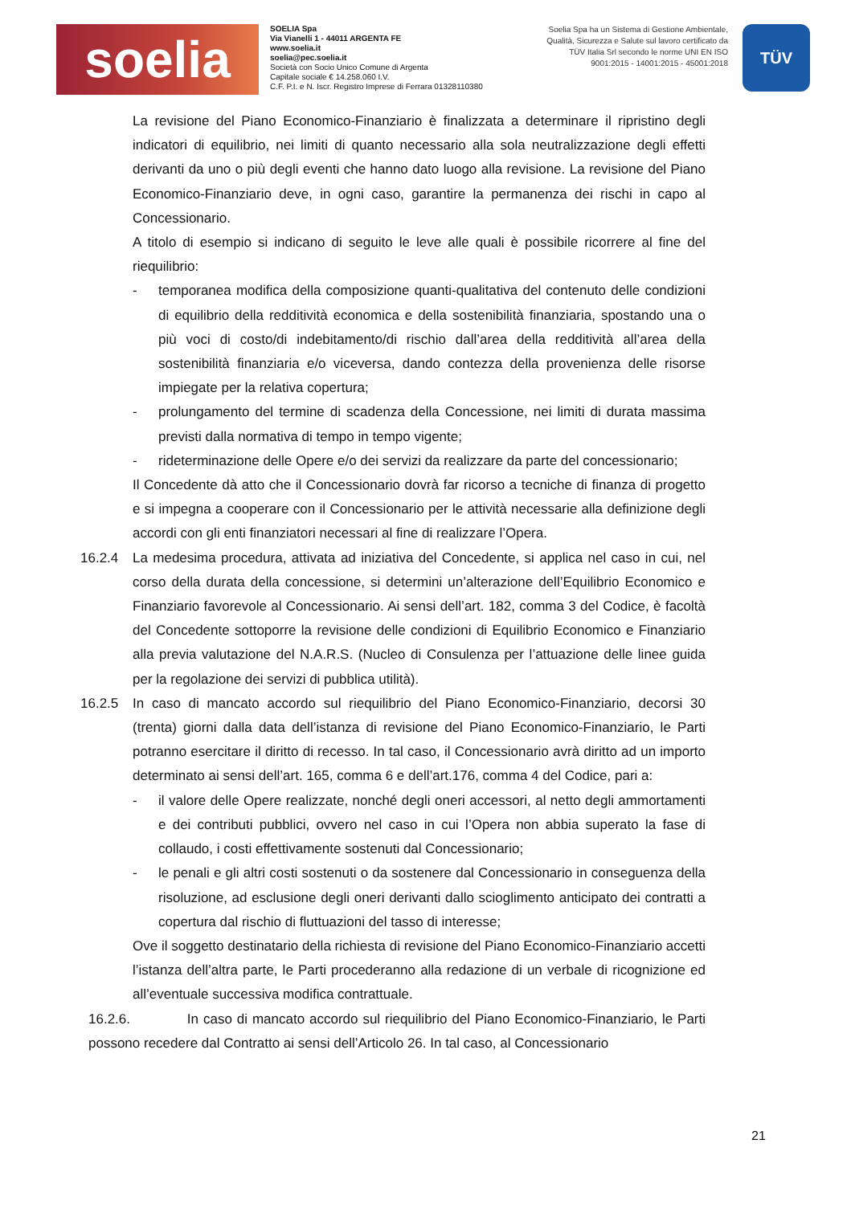soelia
SOELIA Spa
Via Vianelli 1 - 44011 ARGENTA FE
www.soelia.it
soelia@pec.soelia.it
Società con Socio Unico Comune di Argenta
Capitale sociale € 14.258.060 I.V.
C.F. P.I. e N. Iscr. Registro Imprese di Ferrara 01328110380
Soelia Spa ha un Sistema di Gestione Ambientale, Qualità, Sicurezza e Salute sul lavoro certificato da TÜV Italia Srl secondo le norme UNI EN ISO 9001:2015 - 14001:2015 - 45001:2018
TÜV
La revisione del Piano Economico-Finanziario è finalizzata a determinare il ripristino degli indicatori di equilibrio, nei limiti di quanto necessario alla sola neutralizzazione degli effetti derivanti da uno o più degli eventi che hanno dato luogo alla revisione. La revisione del Piano Economico-Finanziario deve, in ogni caso, garantire la permanenza dei rischi in capo al Concessionario.
A titolo di esempio si indicano di seguito le leve alle quali è possibile ricorrere al fine del riequilibrio:
- temporanea modifica della composizione quanti-qualitativa del contenuto delle condizioni di equilibrio della redditività economica e della sostenibilità finanziaria, spostando una o più voci di costo/di indebitamento/di rischio dall’area della redditività all’area della sostenibilità finanziaria e/o viceversa, dando contezza della provenienza delle risorse impiegate per la relativa copertura;
- prolungamento del termine di scadenza della Concessione, nei limiti di durata massima previsti dalla normativa di tempo in tempo vigente;
- rideterminazione delle Opere e/o dei servizi da realizzare da parte del concessionario;
Il Concedente dà atto che il Concessionario dovrà far ricorso a tecniche di finanza di progetto e si impegna a cooperare con il Concessionario per le attività necessarie alla definizione degli accordi con gli enti finanziatori necessari al fine di realizzare l’Opera.
16.2.4 La medesima procedura, attivata ad iniziativa del Concedente, si applica nel caso in cui, nel corso della durata della concessione, si determini un’alterazione dell’Equilibrio Economico e Finanziario favorevole al Concessionario. Ai sensi dell’art. 182, comma 3 del Codice, è facoltà del Concedente sottoporre la revisione delle condizioni di Equilibrio Economico e Finanziario alla previa valutazione del N.A.R.S. (Nucleo di Consulenza per l’attuazione delle linee guida per la regolazione dei servizi di pubblica utilità).
16.2.5 In caso di mancato accordo sul riequilibrio del Piano Economico-Finanziario, decorsi 30 (trenta) giorni dalla data dell’istanza di revisione del Piano Economico-Finanziario, le Parti potranno esercitare il diritto di recesso. In tal caso, il Concessionario avrà diritto ad un importo determinato ai sensi dell’art. 165, comma 6 e dell’art.176, comma 4 del Codice, pari a:
- il valore delle Opere realizzate, nonché degli oneri accessori, al netto degli ammortamenti e dei contributi pubblici, ovvero nel caso in cui l’Opera non abbia superato la fase di collaudo, i costi effettivamente sostenuti dal Concessionario;
- le penali e gli altri costi sostenuti o da sostenere dal Concessionario in conseguenza della risoluzione, ad esclusione degli oneri derivanti dallo scioglimento anticipato dei contratti a copertura dal rischio di fluttuazioni del tasso di interesse;
Ove il soggetto destinatario della richiesta di revisione del Piano Economico-Finanziario accetti l’istanza dell’altra parte, le Parti procederanno alla redazione di un verbale di ricognizione ed all’eventuale successiva modifica contrattuale.
16.2.6. In caso di mancato accordo sul riequilibrio del Piano Economico-Finanziario, le Parti possono recedere dal Contratto ai sensi dell’Articolo 26. In tal caso, al Concessionario
21